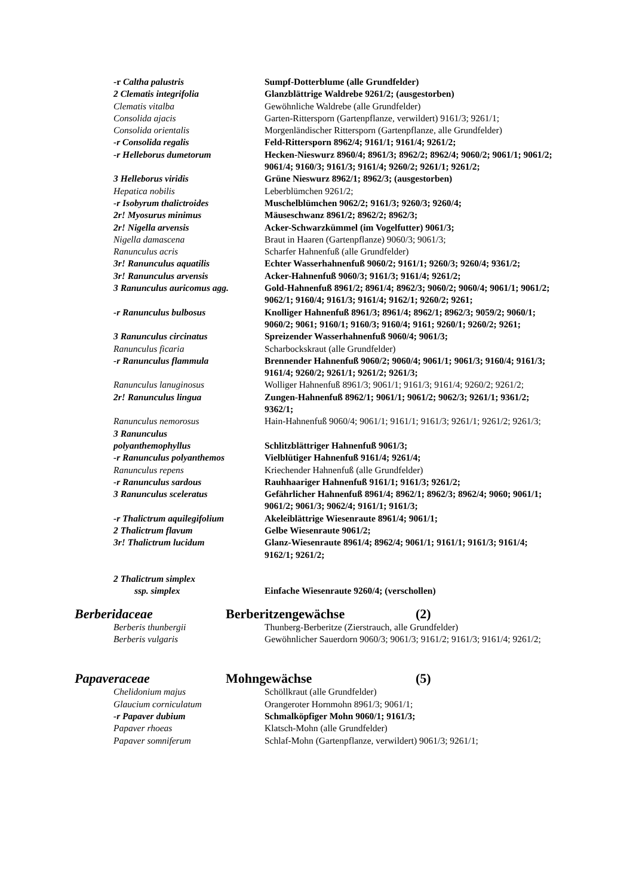-r Caltha palustris Sumpf-Dotterblume (alle Grundfelder)
2 Clematis integrifolia Glanzblättrige Waldrebe 9261/2; (ausgestorben)
Clematis vitalba Gewöhnliche Waldrebe (alle Grundfelder)
Consolida ajacis Garten-Rittersporn (Gartenpflanze, verwildert) 9161/3; 9261/1;
Consolida orientalis Morgenländischer Rittersporn (Gartenpflanze, alle Grundfelder)
-r Consolida regalis Feld-Rittersporn 8962/4; 9161/1; 9161/4; 9261/2;
-r Helleborus dumetorum Hecken-Nieswurz 8960/4; 8961/3; 8962/2; 8962/4; 9060/2; 9061/1; 9061/2; 9061/4; 9160/3; 9161/3; 9161/4; 9260/2; 9261/1; 9261/2;
3 Helleborus viridis Grüne Nieswurz 8962/1; 8962/3; (ausgestorben)
Hepatica nobilis Leberblümchen 9261/2;
-r Isobyrum thalictroides Muschelblümchen 9062/2; 9161/3; 9260/3; 9260/4;
2r! Myosurus minimus Mäuseschwanz 8961/2; 8962/2; 8962/3;
2r! Nigella arvensis Acker-Schwarzkümmel (im Vogelfutter) 9061/3;
Nigella damascena Braut in Haaren (Gartenpflanze) 9060/3; 9061/3;
Ranunculus acris Scharfer Hahnenfuß (alle Grundfelder)
3r! Ranunculus aquatilis Echter Wasserhahnenfuß 9060/2; 9161/1; 9260/3; 9260/4; 9361/2;
3r! Ranunculus arvensis Acker-Hahnenfuß 9060/3; 9161/3; 9161/4; 9261/2;
3 Ranunculus auricomus agg. Gold-Hahnenfuß 8961/2; 8961/4; 8962/3; 9060/2; 9060/4; 9061/1; 9061/2; 9062/1; 9160/4; 9161/3; 9161/4; 9162/1; 9260/2; 9261;
-r Ranunculus bulbosus Knolliger Hahnenfuß 8961/3; 8961/4; 8962/1; 8962/3; 9059/2; 9060/1; 9060/2; 9061; 9160/1; 9160/3; 9160/4; 9161; 9260/1; 9260/2; 9261;
3 Ranunculus circinatus Spreizender Wasserhahnenfuß 9060/4; 9061/3;
Ranunculus ficaria Scharbockskraut (alle Grundfelder)
-r Ranunculus flammula Brennender Hahnenfuß 9060/2; 9060/4; 9061/1; 9061/3; 9160/4; 9161/3; 9161/4; 9260/2; 9261/1; 9261/2; 9261/3;
Ranunculus lanuginosus Wolliger Hahnenfuß 8961/3; 9061/1; 9161/3; 9161/4; 9260/2; 9261/2;
2r! Ranunculus lingua Zungen-Hahnenfuß 8962/1; 9061/1; 9061/2; 9062/3; 9261/1; 9361/2; 9362/1;
Ranunculus nemorosus Hain-Hahnenfuß 9060/4; 9061/1; 9161/1; 9161/3; 9261/1; 9261/2; 9261/3;
3 Ranunculus
polyanthemophyllus
Schlitzblättriger Hahnenfuß 9061/3;
-r Ranunculus polyanthemos Vielblütiger Hahnenfuß 9161/4; 9261/4;
Ranunculus repens Kriechender Hahnenfuß (alle Grundfelder)
-r Ranunculus sardous Rauhhaariger Hahnenfuß 9161/1; 9161/3; 9261/2;
3 Ranunculus sceleratus Gefährlicher Hahnenfuß 8961/4; 8962/1; 8962/3; 8962/4; 9060; 9061/1; 9061/2; 9061/3; 9062/4; 9161/1; 9161/3;
-r Thalictrum aquilegifolium
Akeleiblättrige Wiesenraute 8961/4; 9061/1;
2 Thalictrum flavum Gelbe Wiesenraute 9061/2;
3r! Thalictrum lucidum Glanz-Wiesenraute 8961/4; 8962/4; 9061/1; 9161/1; 9161/3; 9161/4; 9162/1; 9261/2;
2 Thalictrum simplex
ssp. simplex
Einfache Wiesenraute 9260/4; (verschollen)
Berberidaceae Berberitzengewächse (2)
Berberis thunbergii Thunberg-Berberitze (Zierstrauch, alle Grundfelder)
Berberis vulgaris Gewöhnlicher Sauerdorn 9060/3; 9061/3; 9161/2; 9161/3; 9161/4; 9261/2;
Papaveraceae Mohngewächse (5)
Chelidonium majus Schöllkraut (alle Grundfelder)
Glaucium corniculatum Orangeroter Hornmohn 8961/3; 9061/1;
-r Papaver dubium Schmalköpfiger Mohn 9060/1; 9161/3;
Papaver rhoeas Klatsch-Mohn (alle Grundfelder)
Papaver somniferum Schlaf-Mohn (Gartenpflanze, verwildert) 9061/3; 9261/1;